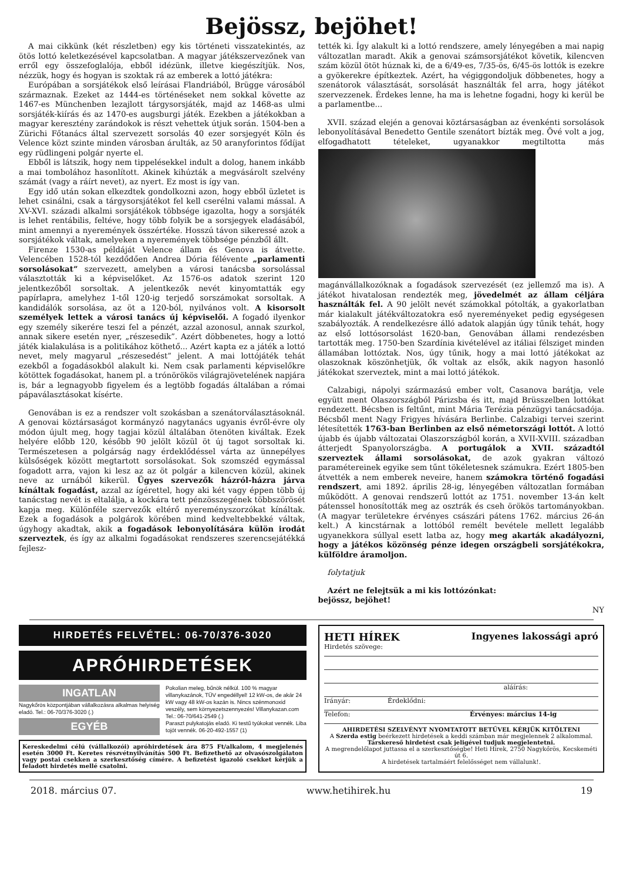Bejössz, bejöhet!
A mai cikkünk (két részletben) egy kis történeti visszatekintés, az ötös lottó keletkezésével kapcsolatban. A magyar játékszervezőnek van erről egy összefoglalója, ebből idézünk, illetve kiegészítjük. Nos, nézzük, hogy és hogyan is szoktak rá az emberek a lottó játékra:
Európában a sorsjátékok első leírásai Flandriából, Brügge városából származnak. Ezeket az 1444-es történéseket nem sokkal követte az 1467-es Münchenben lezajlott tárgysorsjáték, majd az 1468-as ulmi sorsjáték-kiírás és az 1470-es augsburgi játék. Ezekben a játékokban a magyar keresztény zarándokok is részt vehettek útjuk során. 1504-ben a Zürichi Főtanács által szervezett sorsolás 40 ezer sorsjegyét Köln és Velence közt szinte minden városban árulták, az 50 aranyforintos fődíjat egy rüdlingeni polgár nyerte el.
Ebből is látszik, hogy nem tippelésekkel indult a dolog, hanem inkább a mai tombolához hasonlított. Akinek kihúzták a megvásárolt szelvény számát (vagy a ráírt nevet), az nyert. Ez most is így van.
Egy idő után sokan elkezdtek gondolkozni azon, hogy ebből üzletet is lehet csinálni, csak a tárgysorsjátékot fel kell cserélni valami mással. A XV-XVI. századi alkalmi sorsjátékok többsége igazolta, hogy a sorsjáték is lehet rentábilis, feltéve, hogy több folyik be a sorsjegyek eladásából, mint amennyi a nyeremények összértéke. Hosszú távon sikeressé azok a sorsjátékok váltak, amelyeken a nyeremények többsége pénzből állt.
Firenze 1530-as példáját Velence állam és Genova is átvette. Velencében 1528-tól kezdődően Andrea Dória félévente „parlamenti sorsolásokat” szervezett, amelyben a városi tanácsba sorsolással választották ki a képviselőket. Az 1576-os adatok szerint 120 jelentkezőből sorsoltak. A jelentkezők nevét kinyomtatták egy papírlapra, amelyhez 1-től 120-ig terjedő sorszámokat sorsoltak. A kandidálók sorsolása, az öt a 120-ból, nyilvános volt. A kisorsolt személyek lettek a városi tanács új képviselői. A fogadó ilyenkor egy személy sikerére teszi fel a pénzét, azzal azonosul, annak szurkol, annak sikere esetén nyer, „részesedik”. Azért döbbenetes, hogy a lottó játék kialakulása is a politikához köthető... Azért kapta ez a játék a lottó nevet, mely magyarul „részesedést” jelent. A mai lottójáték tehát ezekből a fogadásokból alakult ki. Nem csak parlamenti képviselőkre kötöttek fogadásokat, hanem pl. a trónörökös világrajövetelének napjára is, bár a legnagyobb figyelem és a legtöbb fogadás általában a római pápaválasztásokat kísérte.
Genovában is ez a rendszer volt szokásban a szenátorválasztásoknál. A genovai köztársaságot kormányzó nagytanács ugyanis évről-évre oly módon újult meg, hogy tagjai közül általában ötenöten kiváltak. Ezek helyére előbb 120, később 90 jelölt közül öt új tagot sorsoltak ki. Természetesen a polgárság nagy érdeklődéssel várta az ünnepélyes külsőségek között megtartott sorsolásokat. Sok szomszéd egymással fogadott arra, vajon ki lesz az az öt polgár a kilencven közül, akinek neve az urnából kikerül. Ügyes szervezők házról-házra járva kínáltak fogadást, azzal az ígérettel, hogy aki két vagy éppen több új tanácstag nevét is eltalálja, a kockára tett pénzösszegének többszörösét kapja meg. Különféle szervezők eltérő nyereményszorzókat kínáltak. Ezek a fogadások a polgárok körében mind kedveltebbekké váltak, úgyhogy akadtak, akik a fogadások lebonyolítására külön irodát szerveztek, és így az alkalmi fogadásokat rendszeres szerencsejátékká fejlesz-
tették ki. Így alakult ki a lottó rendszere, amely lényegében a mai napig változatlan maradt. Akik a genovai számsorsjátékot követik, kilencven szám közül ötöt húznak ki, de a 6/49-es, 7/35-ös, 6/45-ös lottók is ezekre a gyökerekre építkeztek. Azért, ha végiggondoljuk döbbenetes, hogy a szenátorok választását, sorsolását használták fel arra, hogy játékot szervezzenek. Érdekes lenne, ha ma is lehetne fogadni, hogy ki kerül be a parlamentbe...
XVII. század elején a genovai köztársaságban az évenkénti sorsolások lebonyolításával Benedetto Gentile szenátort bízták meg. Övé volt a jog, elfogadhatott tételeket, ugyanakkor megtiltotta más magánvállalkozóknak a fogadások szervezését (ez jellemző ma is). A játékot hivatalosan rendezték meg, jövedelmét az állam céljára használták fel. A 90 jelölt nevét számokkal pótolták, a gyakorlatban már kialakult játékváltozatokra eső nyereményeket pedig egységesen szabályozták. A rendelkezésre álló adatok alapján úgy tűnik tehát, hogy az első lottósorsolást 1620-ban, Genovában állami rendezésben tartották meg. 1750-ben Szardínia kivételével az itáliai félsziget minden államában lottóztak. Nos, úgy tűnik, hogy a mai lottó játékokat az olaszoknak köszönhetjük, ők voltak az elsők, akik nagyon hasonló játékokat szerveztek, mint a mai lottó játékok.
Calzabigi, nápolyi származású ember volt, Casanova barátja, vele együtt ment Olaszországból Párizsba és itt, majd Brüsszelben lottókat rendezett. Bécsben is feltűnt, mint Mária Terézia pénzügyi tanácsadója. Bécsből ment Nagy Frigyes hívására Berlinbe. Calzabigi tervei szerint létesítették 1763-ban Berlinben az első németországi lottót. A lottó újabb és újabb változatai Olaszországból korán, a XVII-XVIII. században átterjedt Spanyolországba. A portugálok a XVII. századtól szerveztek állami sorsolásokat, de azok gyakran változó paramétereinek egyike sem tűnt tökéletesnek számukra. Ezért 1805-ben átvették a nem emberek neveire, hanem számokra történő fogadási rendszert, ami 1892. április 28-ig, lényegében változatlan formában működött. A genovai rendszerű lottót az 1751. november 13-án kelt pátenssel honosították meg az osztrák és cseh örökös tartományokban. (A magyar területekre érvényes császári pátens 1762. március 26-án kelt.) A kincstárnak a lottóból remélt bevétele mellett legalább ugyanekkora súllyal esett latba az, hogy meg akarták akadályozni, hogy a játékos közönség pénze idegen országbeli sorsjátékokra, külföldre áramoljon.
folytatjuk
Azért ne felejtsük a mi kis lottózónkat:
bejössz, bejöhet!
NY
HIRDETÉS FELVÉTEL: 06-70/376-3020
APRÓHIRDETÉSEK
INGATLAN
Nagykőrös központjában vállalkozásra alkalmas helyiség eladó. Tel.: 06-70/376-3020 (.)
EGYÉB
Pokolian meleg, bűnök nélkül. 100 % magyar villanykazánok, TÜV engedéllyel! 12 kW-os, de akár 24 kW vagy 48 kW-os kazán is. Nincs szénmonoxid veszély, sem környezetszennyezés! Villanykazan.com Tel.: 06-70/641-2549 (.)
Paraszt pulykatojás eladó. Ki testű tyúkokat vennék. Liba tojót vennék. 06-20-492-1557 (1)
Kereskedelmi célú (vállalkozói) apróhirdetések ára 875 Ft/alkalom, 4 megjelenés esetén 3000 Ft. Keretes részvétnyilvánítás 500 Ft. Befizethető az olvasószolgálaton vagy postai csekken a szerkesztőség címére. A befizetést igazoló csekket kérjük a feladott hirdetés mellé csatolni.
HETI HÍREK Ingyenes lakossági apró
Hirdetés szövege:
aláírás:
Irányár: Érdeklődni:
Telefon: Érvényes: március 14-ig
AHIRDETÉSI SZELVÉNYT NYOMTATOTT BETŰVEL KÉRJÜK KITÖLTENI
A Szerda estig beérkezett hirdetések a keddi számban már megjelennek 2 alkalommal.
Társkereső hirdetést csak jeligével tudjuk megjelentetni.
A megrendelőlapot juttassa el a szerkesztőségbe! Heti Hírek, 2750 Nagykőrös, Kecskeméti út 6.
A hirdetések tartalmáért felelősséget nem vállalunk!.
2018. március 07. www.hetihirek.hu 19